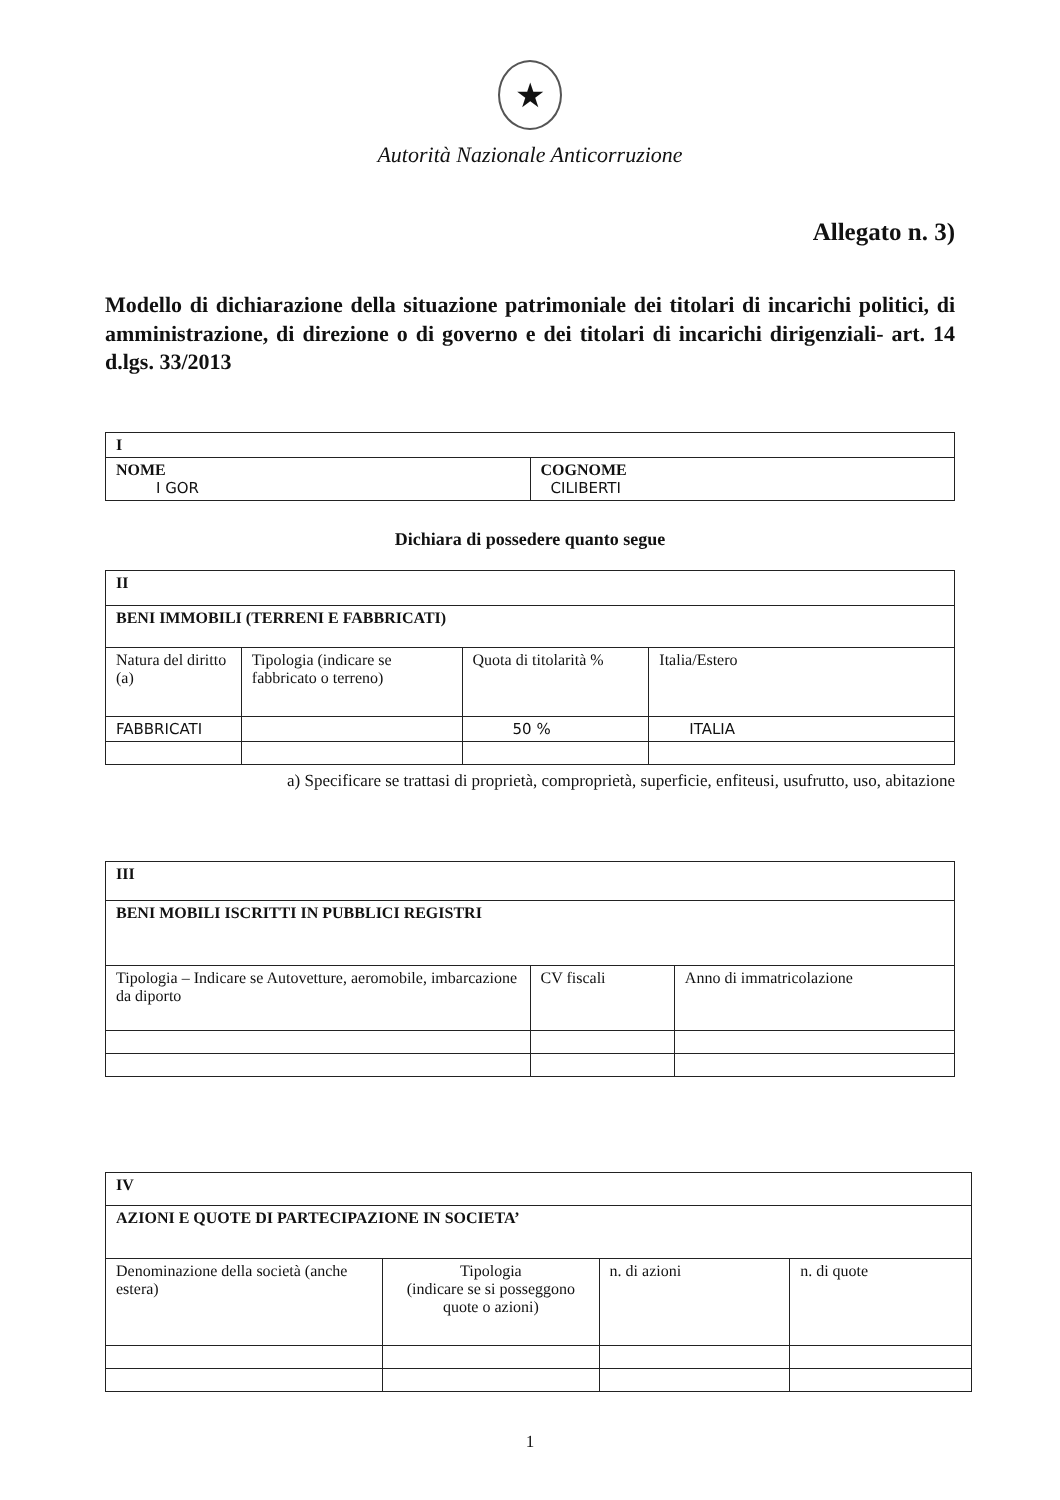★
Autorità Nazionale Anticorruzione
Allegato n. 3)
Modello di dichiarazione della situazione patrimoniale dei titolari di incarichi politici, di amministrazione, di direzione o di governo e dei titolari di incarichi dirigenziali- art. 14 d.lgs. 33/2013
| I | |
| --- | --- |
| NOME I GOR | COGNOME CILIBERTI |
Dichiara di possedere quanto segue
| II | | | |
| --- | --- | --- | --- |
| BENI IMMOBILI (TERRENI E FABBRICATI) | | | |
| Natura del diritto (a) | Tipologia (indicare se fabbricato o terreno) | Quota di titolarità % | Italia/Estero |
| FABBRICATI | | 50 % | ITALIA |
a) Specificare se trattasi di proprietà, comproprietà, superficie, enfiteusi, usufrutto, uso, abitazione
| III | | |
| --- | --- | --- |
| BENI MOBILI ISCRITTI IN PUBBLICI REGISTRI | | |
| Tipologia – Indicare se Autovetture, aeromobile, imbarcazione da diporto | CV fiscali | Anno di immatricolazione |
| IV | | | |
| --- | --- | --- | --- |
| AZIONI E QUOTE DI PARTECIPAZIONE IN SOCIETA’ | | | |
| Denominazione della società (anche estera) | Tipologia (indicare se si posseggono quote o azioni) | n. di azioni | n. di quote |
1